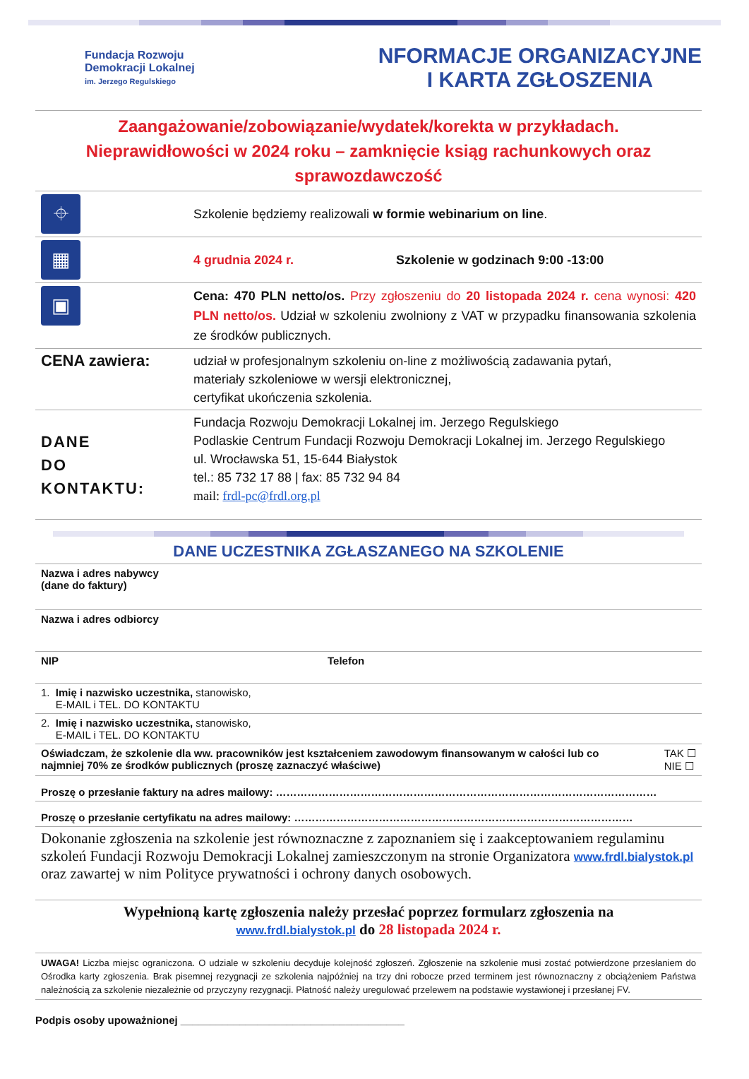Fundacja Rozwoju
Demokracji Lokalnej
im. Jerzego Regulskiego
NFORMACJE ORGANIZACYJNE
I KARTA ZGŁOSZENIA
Zaangażowanie/zobowiązanie/wydatek/korekta w przykładach.
Nieprawidłowości w 2024 roku – zamknięcie ksiąg rachunkowych oraz sprawozdawczość
| ⌖ | Szkolenie będziemy realizowali w formie webinarium on line . |
| ▦ | 4 grudnia 2024 r. Szkolenie w godzinach 9:00 -13:00 |
| ▣ | Cena: 470 PLN netto/os. Przy zgłoszeniu do 20 listopada 2024 r. cena wynosi: 420 PLN netto/os. Udział w szkoleniu zwolniony z VAT w przypadku finansowania szkolenia ze środków publicznych. |
| CENA zawiera: | udział w profesjonalnym szkoleniu on-line z możliwością zadawania pytań, materiały szkoleniowe w wersji elektronicznej, certyfikat ukończenia szkolenia. |
| DANE DO KONTAKTU: | Fundacja Rozwoju Demokracji Lokalnej im. Jerzego Regulskiego Podlaskie Centrum Fundacji Rozwoju Demokracji Lokalnej im. Jerzego Regulskiego ul. Wrocławska 51, 15-644 Białystok tel.: 85 732 17 88 / fax: 85 732 94 84 mail: frdl-pc@frdl.org.pl |
DANE UCZESTNIKA ZGŁASZANEGO NA SZKOLENIE
| Nazwa i adres nabywcy (dane do faktury) | |
| Nazwa i adres odbiorcy | |
| NIP | Telefon |
| 1. Imię i nazwisko uczestnika, stanowisko, E-MAIL i TEL. DO KONTAKTU | |
| 2. Imię i nazwisko uczestnika, stanowisko, E-MAIL i TEL. DO KONTAKTU | |
| Oświadczam, że szkolenie dla ww. pracowników jest kształceniem zawodowym finansowanym w całości lub co najmniej 70% ze środków publicznych (proszę zaznaczyć właściwe) TAK ☐ NIE ☐ | |
| Proszę o przesłanie faktury na adres mailowy: ……………………………………………………………………………………………… | |
| Proszę o przesłanie certyfikatu na adres mailowy: …………………………………………………………………………………… | |
| Dokonanie zgłoszenia na szkolenie jest równoznaczne z zapoznaniem się i zaakceptowaniem regulaminu szkoleń Fundacji Rozwoju Demokracji Lokalnej zamieszczonym na stronie Organizatora www.frdl.bialystok.pl oraz zawartej w nim Polityce prywatności i ochrony danych osobowych. | |
| Wypełnioną kartę zgłoszenia należy przesłać poprzez formularz zgłoszenia na www.frdl.bialystok.pl do 28 listopada 2024 r. | |
| UWAGA! Liczba miejsc ograniczona. O udziale w szkoleniu decyduje kolejność zgłoszeń. Zgłoszenie na szkolenie musi zostać potwierdzone przesłaniem do Ośrodka karty zgłoszenia. Brak pisemnej rezygnacji ze szkolenia najpóźniej na trzy dni robocze przed terminem jest równoznaczny z obciążeniem Państwa należnością za szkolenie niezależnie od przyczyny rezygnacji. Płatność należy uregulować przelewem na podstawie wystawionej i przesłanej FV. | |
Podpis osoby upoważnionej ______________________________________